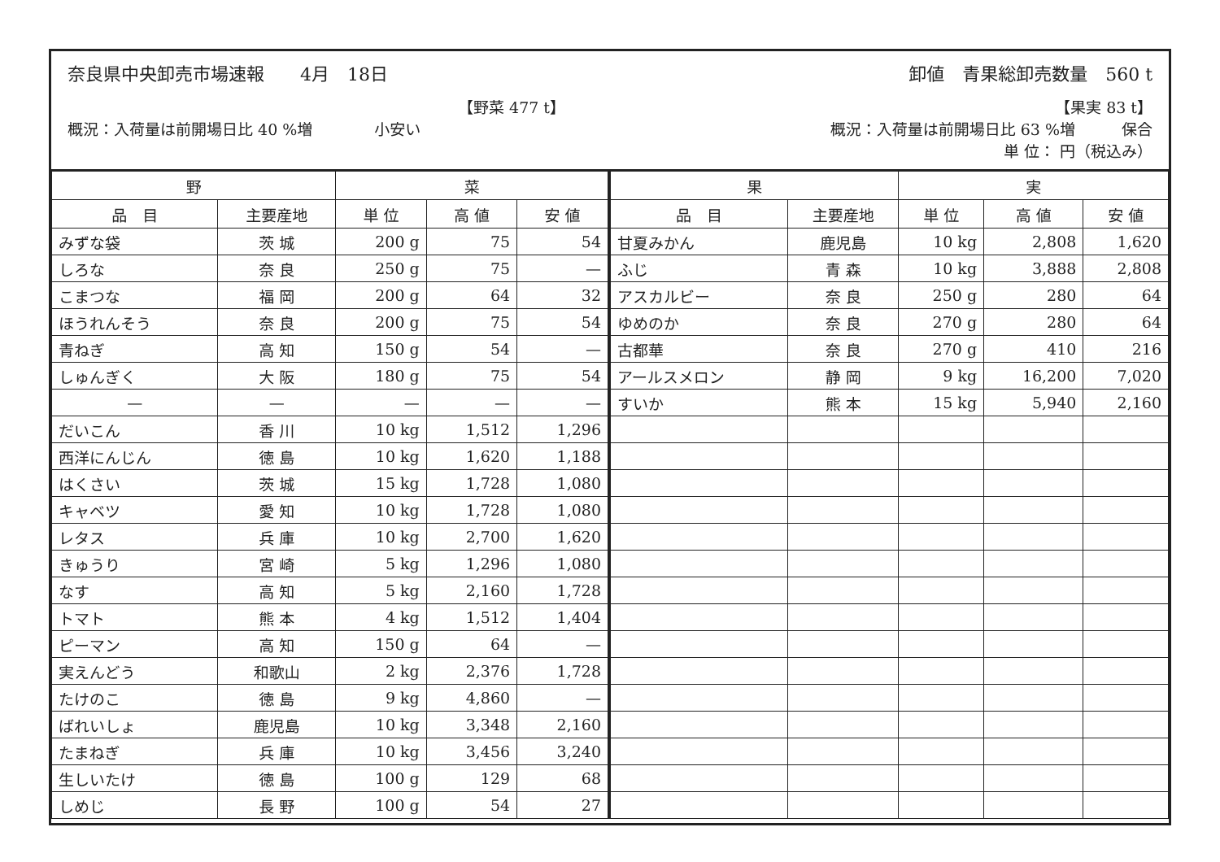奈良県中央卸売市場速報　　4月　18日 卸値　青果総卸売数量　560 t
【野菜 477 t】 【果実 83 t】
概況：入荷量は前開場日比 40 %増　　　　小安い 概況：入荷量は前開場日比 63 %増　　　保合
単 位： 円（税込み）
| 野 | | 菜 | | |
| --- | --- | --- | --- | --- |
| 品 目 | 主要産地 | 単 位 | 高 値 | 安 値 |
| みずな袋 | 茨 城 | 200 g | 75 | 54 |
| しろな | 奈 良 | 250 g | 75 | — |
| こまつな | 福 岡 | 200 g | 64 | 32 |
| ほうれんそう | 奈 良 | 200 g | 75 | 54 |
| 青ねぎ | 高 知 | 150 g | 54 | — |
| しゅんぎく | 大 阪 | 180 g | 75 | 54 |
| — | — | — | — | — |
| だいこん | 香 川 | 10 kg | 1,512 | 1,296 |
| 西洋にんじん | 徳 島 | 10 kg | 1,620 | 1,188 |
| はくさい | 茨 城 | 15 kg | 1,728 | 1,080 |
| キャベツ | 愛 知 | 10 kg | 1,728 | 1,080 |
| レタス | 兵 庫 | 10 kg | 2,700 | 1,620 |
| きゅうり | 宮 崎 | 5 kg | 1,296 | 1,080 |
| なす | 高 知 | 5 kg | 2,160 | 1,728 |
| トマト | 熊 本 | 4 kg | 1,512 | 1,404 |
| ピーマン | 高 知 | 150 g | 64 | — |
| 実えんどう | 和歌山 | 2 kg | 2,376 | 1,728 |
| たけのこ | 徳 島 | 9 kg | 4,860 | — |
| ばれいしょ | 鹿児島 | 10 kg | 3,348 | 2,160 |
| たまねぎ | 兵 庫 | 10 kg | 3,456 | 3,240 |
| 生しいたけ | 徳 島 | 100 g | 129 | 68 |
| しめじ | 長 野 | 100 g | 54 | 27 |
| 果 | | 実 | | |
| --- | --- | --- | --- | --- |
| 品 目 | 主要産地 | 単 位 | 高 値 | 安 値 |
| 甘夏みかん | 鹿児島 | 10 kg | 2,808 | 1,620 |
| ふじ | 青 森 | 10 kg | 3,888 | 2,808 |
| アスカルビー | 奈 良 | 250 g | 280 | 64 |
| ゆめのか | 奈 良 | 270 g | 280 | 64 |
| 古都華 | 奈 良 | 270 g | 410 | 216 |
| アールスメロン | 静 岡 | 9 kg | 16,200 | 7,020 |
| すいか | 熊 本 | 15 kg | 5,940 | 2,160 |